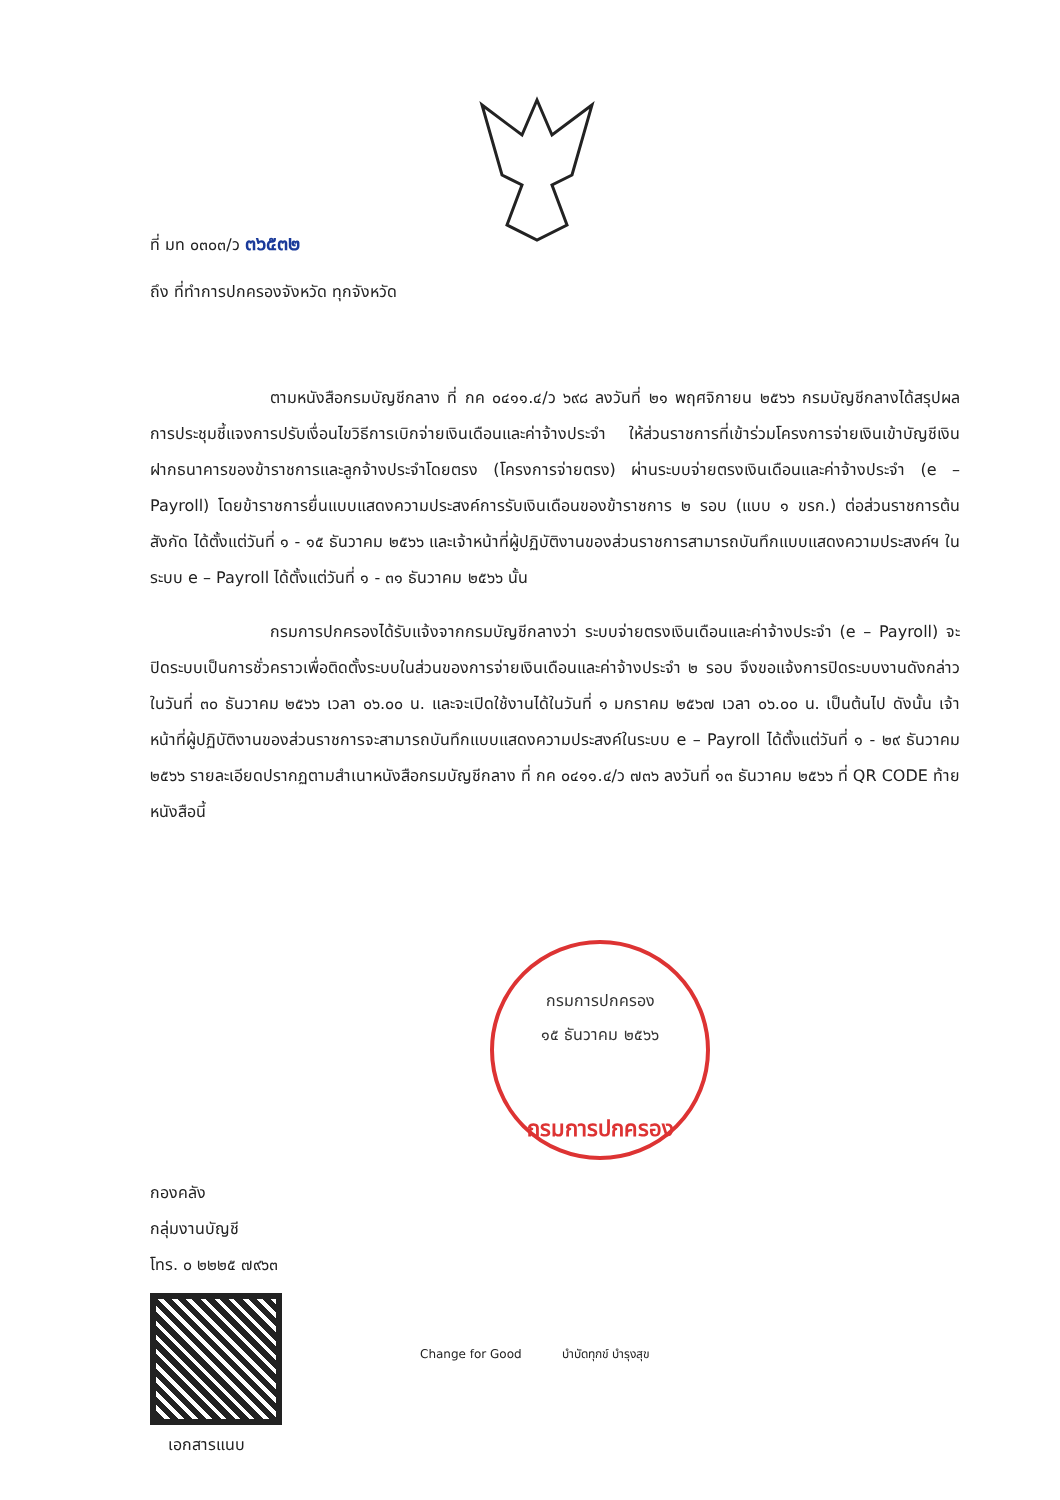ที่ มท ๐๓๐๓/ว ๓๖๕๓๒
ถึง ที่ทำการปกครองจังหวัด ทุกจังหวัด
ตามหนังสือกรมบัญชีกลาง ที่ กค ๐๔๑๑.๔/ว ๖๙๘ ลงวันที่ ๒๑ พฤศจิกายน ๒๕๖๖ กรมบัญชีกลางได้สรุปผลการประชุมชี้แจงการปรับเงื่อนไขวิธีการเบิกจ่ายเงินเดือนและค่าจ้างประจำ ให้ส่วนราชการที่เข้าร่วมโครงการจ่ายเงินเข้าบัญชีเงินฝากธนาคารของข้าราชการและลูกจ้างประจำโดยตรง (โครงการจ่ายตรง) ผ่านระบบจ่ายตรงเงินเดือนและค่าจ้างประจำ (e – Payroll) โดยข้าราชการยื่นแบบแสดงความประสงค์การรับเงินเดือนของข้าราชการ ๒ รอบ (แบบ ๑ ขรก.) ต่อส่วนราชการต้นสังกัด ได้ตั้งแต่วันที่ ๑ - ๑๕ ธันวาคม ๒๕๖๖ และเจ้าหน้าที่ผู้ปฏิบัติงานของส่วนราชการสามารถบันทึกแบบแสดงความประสงค์ฯ ในระบบ e – Payroll ได้ตั้งแต่วันที่ ๑ - ๓๑ ธันวาคม ๒๕๖๖ นั้น
กรมการปกครองได้รับแจ้งจากกรมบัญชีกลางว่า ระบบจ่ายตรงเงินเดือนและค่าจ้างประจำ (e – Payroll) จะปิดระบบเป็นการชั่วคราวเพื่อติดตั้งระบบในส่วนของการจ่ายเงินเดือนและค่าจ้างประจำ ๒ รอบ จึงขอแจ้งการปิดระบบงานดังกล่าว ในวันที่ ๓๐ ธันวาคม ๒๕๖๖ เวลา ๐๖.๐๐ น. และจะเปิดใช้งานได้ในวันที่ ๑ มกราคม ๒๕๖๗ เวลา ๐๖.๐๐ น. เป็นต้นไป ดังนั้น เจ้าหน้าที่ผู้ปฏิบัติงานของส่วนราชการจะสามารถบันทึกแบบแสดงความประสงค์ในระบบ e – Payroll ได้ตั้งแต่วันที่ ๑ - ๒๙ ธันวาคม ๒๕๖๖ รายละเอียดปรากฏตามสำเนาหนังสือกรมบัญชีกลาง ที่ กค ๐๔๑๑.๔/ว ๗๓๖ ลงวันที่ ๑๓ ธันวาคม ๒๕๖๖ ที่ QR CODE ท้ายหนังสือนี้
กรมการปกครอง
๑๕ ธันวาคม ๒๕๖๖
กรมการปกครอง
กองคลัง
กลุ่มงานบัญชี
โทร. ๐ ๒๒๒๕ ๗๙๖๓
เอกสารแนบ
Change for Good บำบัดทุกข์ บำรุงสุข